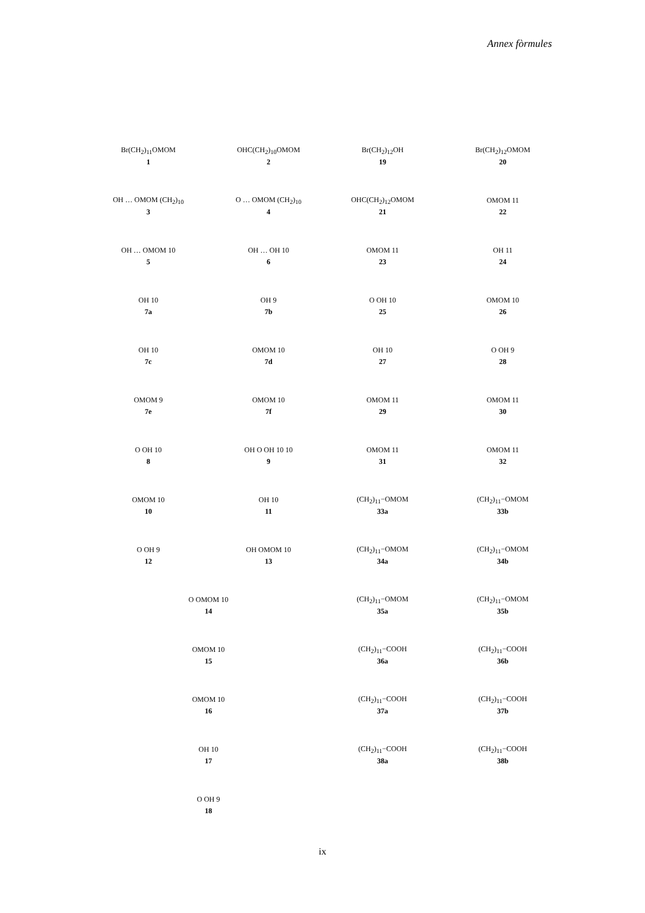Annex fòrmules
Br(CH<sub>2</sub>)<sub>11</sub>OMOM
1
OHC(CH<sub>2</sub>)<sub>10</sub>OMOM
2
OH … OMOM (CH<sub>2</sub>)<sub>10</sub>
3
O … OMOM (CH<sub>2</sub>)<sub>10</sub>
4
OH … OMOM 10
5
OH … OH 10
6
OH 10
7a
OH 9
7b
OH 10
7c
OMOM 10
7d
OMOM 9
7e
OMOM 10
7f
O OH 10
8
OH O OH 10 10
9
OMOM 10
10
OH 10
11
O OH 9
12
OH OMOM 10
13
O OMOM 10
14
OMOM 10
15
OMOM 10
16
OH 10
17
O OH 9
18
Br(CH<sub>2</sub>)<sub>12</sub>OH
19
Br(CH<sub>2</sub>)<sub>12</sub>OMOM
20
OHC(CH<sub>2</sub>)<sub>12</sub>OMOM
21
OMOM 11
22
OMOM 11
23
OH 11
24
O OH 10
25
OMOM 10
26
OH 10
27
O OH 9
28
OMOM 11
29
OMOM 11
30
OMOM 11
31
OMOM 11
32
(CH<sub>2</sub>)<sub>11</sub>−OMOM
33a
(CH<sub>2</sub>)<sub>11</sub>−OMOM
33b
(CH<sub>2</sub>)<sub>11</sub>−OMOM
34a
(CH<sub>2</sub>)<sub>11</sub>−OMOM
34b
(CH<sub>2</sub>)<sub>11</sub>−OMOM
35a
(CH<sub>2</sub>)<sub>11</sub>−OMOM
35b
(CH<sub>2</sub>)<sub>11</sub>−COOH
36a
(CH<sub>2</sub>)<sub>11</sub>−COOH
36b
(CH<sub>2</sub>)<sub>11</sub>−COOH
37a
(CH<sub>2</sub>)<sub>11</sub>−COOH
37b
(CH<sub>2</sub>)<sub>11</sub>−COOH
38a
(CH<sub>2</sub>)<sub>11</sub>−COOH
38b
ix